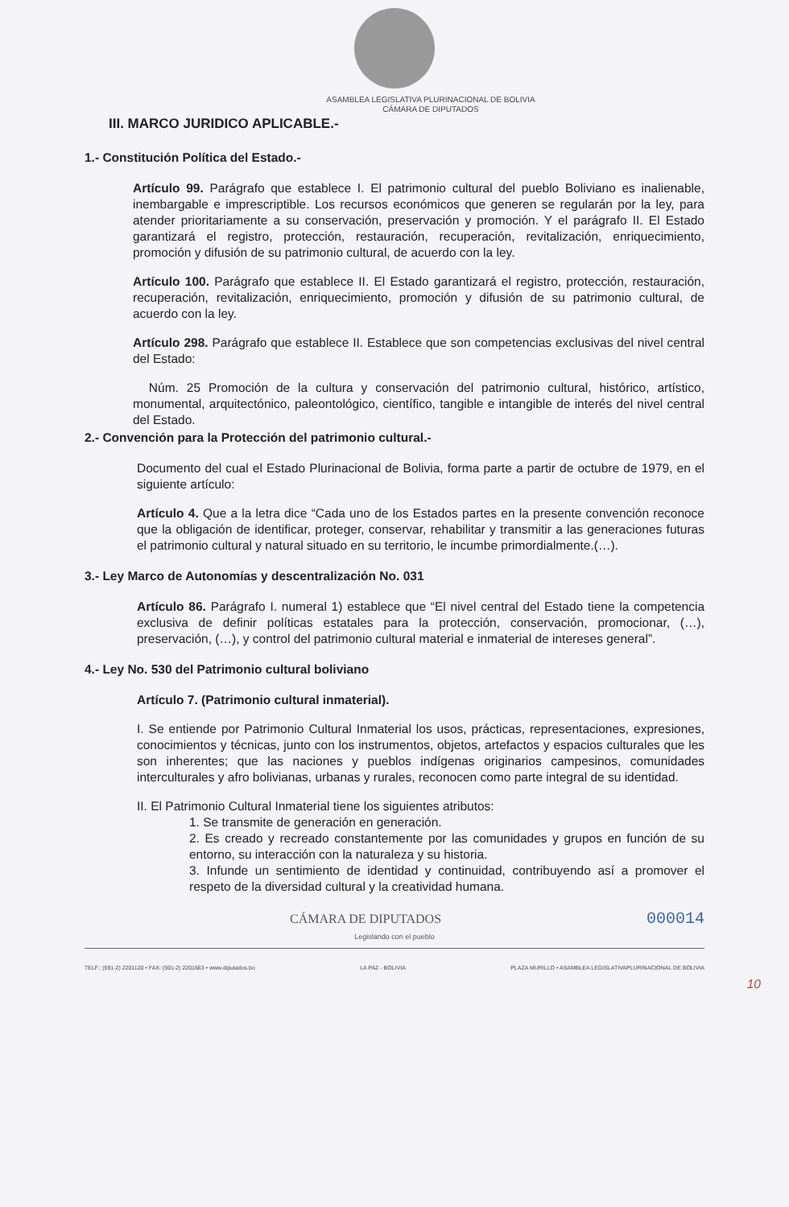ASAMBLEA LEGISLATIVA PLURINACIONAL DE BOLIVIA
CÁMARA DE DIPUTADOS
III. MARCO JURIDICO APLICABLE.-
1.- Constitución Política del Estado.-
Artículo 99. Parágrafo que establece I. El patrimonio cultural del pueblo Boliviano es inalienable, inembargable e imprescriptible. Los recursos económicos que generen se regularán por la ley, para atender prioritariamente a su conservación, preservación y promoción. Y el parágrafo II. El Estado garantizará el registro, protección, restauración, recuperación, revitalización, enriquecimiento, promoción y difusión de su patrimonio cultural, de acuerdo con la ley.
Artículo 100. Parágrafo que establece II. El Estado garantizará el registro, protección, restauración, recuperación, revitalización, enriquecimiento, promoción y difusión de su patrimonio cultural, de acuerdo con la ley.
Artículo 298. Parágrafo que establece II. Establece que son competencias exclusivas del nivel central del Estado:
Núm. 25 Promoción de la cultura y conservación del patrimonio cultural, histórico, artístico, monumental, arquitectónico, paleontológico, científico, tangible e intangible de interés del nivel central del Estado.
2.- Convención para la Protección del patrimonio cultural.-
Documento del cual el Estado Plurinacional de Bolivia, forma parte a partir de octubre de 1979, en el siguiente artículo:
Artículo 4. Que a la letra dice “Cada uno de los Estados partes en la presente convención reconoce que la obligación de identificar, proteger, conservar, rehabilitar y transmitir a las generaciones futuras el patrimonio cultural y natural situado en su territorio, le incumbe primordialmente.(…).
3.- Ley Marco de Autonomías y descentralización No. 031
Artículo 86. Parágrafo I. numeral 1) establece que “El nivel central del Estado tiene la competencia exclusiva de definir políticas estatales para la protección, conservación, promocionar, (…), preservación, (…), y control del patrimonio cultural material e inmaterial de intereses general”.
4.- Ley No. 530 del Patrimonio cultural boliviano
Artículo 7. (Patrimonio cultural inmaterial).
I. Se entiende por Patrimonio Cultural Inmaterial los usos, prácticas, representaciones, expresiones, conocimientos y técnicas, junto con los instrumentos, objetos, artefactos y espacios culturales que les son inherentes; que las naciones y pueblos indígenas originarios campesinos, comunidades interculturales y afro bolivianas, urbanas y rurales, reconocen como parte integral de su identidad.
II. El Patrimonio Cultural Inmaterial tiene los siguientes atributos:
1. Se transmite de generación en generación.
2. Es creado y recreado constantemente por las comunidades y grupos en función de su entorno, su interacción con la naturaleza y su historia.
3. Infunde un sentimiento de identidad y continuidad, contribuyendo así a promover el respeto de la diversidad cultural y la creatividad humana.
000014 CÁMARA DE DIPUTADOS
Legislando con el pueblo
TELF.: (591-2) 2201120 • FAX: (591-2) 2201663 • www.diputados.bo LA PAZ - BOLIVIA PLAZA MURILLO • ASAMBLEA LEGISLATIVAPLURINACIONAL DE BOLIVIA
10